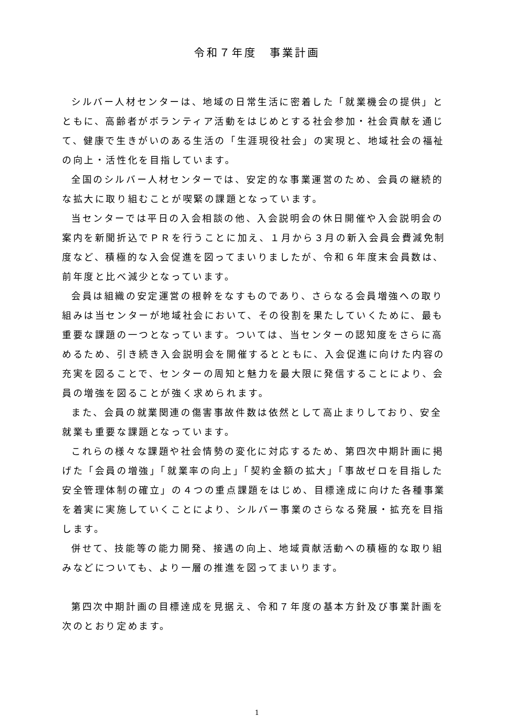令和７年度　事業計画
シルバー人材センターは、地域の日常生活に密着した「就業機会の提供」とともに、高齢者がボランティア活動をはじめとする社会参加・社会貢献を通じて、健康で生きがいのある生活の「生涯現役社会」の実現と、地域社会の福祉の向上・活性化を目指しています。
全国のシルバー人材センターでは、安定的な事業運営のため、会員の継続的な拡大に取り組むことが喫緊の課題となっています。
当センターでは平日の入会相談の他、入会説明会の休日開催や入会説明会の案内を新聞折込でＰＲを行うことに加え、１月から３月の新入会員会費減免制度など、積極的な入会促進を図ってまいりましたが、令和６年度末会員数は、前年度と比べ減少となっています。
会員は組織の安定運営の根幹をなすものであり、さらなる会員増強への取り組みは当センターが地域社会において、その役割を果たしていくために、最も重要な課題の一つとなっています。ついては、当センターの認知度をさらに高めるため、引き続き入会説明会を開催するとともに、入会促進に向けた内容の充実を図ることで、センターの周知と魅力を最大限に発信することにより、会員の増強を図ることが強く求められます。
また、会員の就業関連の傷害事故件数は依然として高止まりしており、安全就業も重要な課題となっています。
これらの様々な課題や社会情勢の変化に対応するため、第四次中期計画に掲げた「会員の増強」「就業率の向上」「契約金額の拡大」「事故ゼロを目指した安全管理体制の確立」の４つの重点課題をはじめ、目標達成に向けた各種事業を着実に実施していくことにより、シルバー事業のさらなる発展・拡充を目指します。
併せて、技能等の能力開発、接遇の向上、地域貢献活動への積極的な取り組みなどについても、より一層の推進を図ってまいります。
第四次中期計画の目標達成を見据え、令和７年度の基本方針及び事業計画を次のとおり定めます。
1